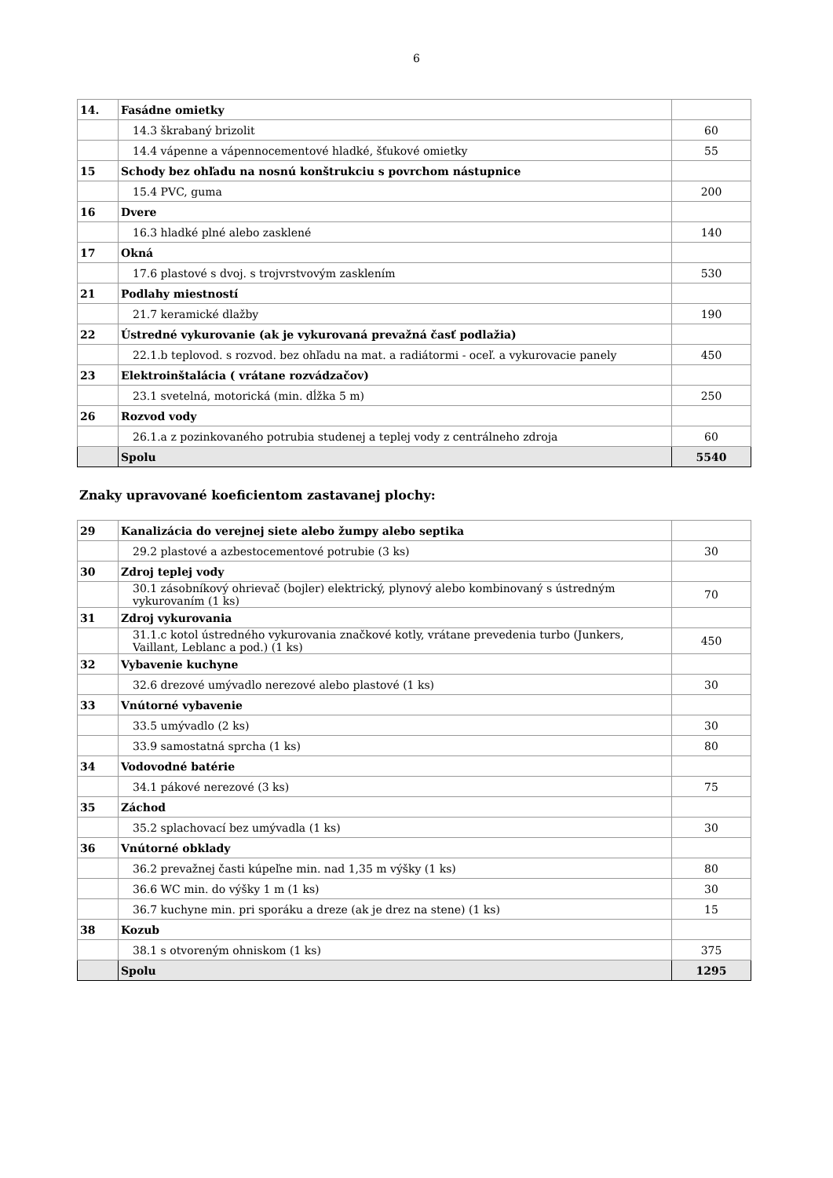6
| 14. | Fasádne omietky | |
| | 14.3 škrabaný brizolit | 60 |
| | 14.4 vápenne a vápennocementové hladké, šťukové omietky | 55 |
| 15 | Schody bez ohľadu na nosnú konštrukciu s povrchom nástupnice | |
| | 15.4 PVC, guma | 200 |
| 16 | Dvere | |
| | 16.3 hladké plné alebo zasklené | 140 |
| 17 | Okná | |
| | 17.6 plastové s dvoj. s trojvrstvovým zasklením | 530 |
| 21 | Podlahy miestností | |
| | 21.7 keramické dlažby | 190 |
| 22 | Ústredné vykurovanie (ak je vykurovaná prevažná časť podlažia) | |
| | 22.1.b teplovod. s rozvod. bez ohľadu na mat. a radiátormi - oceľ. a vykurovacie panely | 450 |
| 23 | Elektroinštalácia ( vrátane rozvádzačov) | |
| | 23.1 svetelná, motorická (min. dĺžka 5 m) | 250 |
| 26 | Rozvod vody | |
| | 26.1.a z pozinkovaného potrubia studenej a teplej vody z centrálneho zdroja | 60 |
| | Spolu | 5540 |
Znaky upravované koeficientom zastavanej plochy:
| 29 | Kanalizácia do verejnej siete alebo žumpy alebo septika | |
| | 29.2 plastové a azbestocementové potrubie (3 ks) | 30 |
| 30 | Zdroj teplej vody | |
| | 30.1 zásobníkový ohrievač (bojler) elektrický, plynový alebo kombinovaný s ústredným vykurovaním (1 ks) | 70 |
| 31 | Zdroj vykurovania | |
| | 31.1.c kotol ústredného vykurovania značkové kotly, vrátane prevedenia turbo (Junkers, Vaillant, Leblanc a pod.) (1 ks) | 450 |
| 32 | Vybavenie kuchyne | |
| | 32.6 drezové umývadlo nerezové alebo plastové (1 ks) | 30 |
| 33 | Vnútorné vybavenie | |
| | 33.5 umývadlo (2 ks) | 30 |
| | 33.9 samostatná sprcha (1 ks) | 80 |
| 34 | Vodovodné batérie | |
| | 34.1 pákové nerezové (3 ks) | 75 |
| 35 | Záchod | |
| | 35.2 splachovací bez umývadla (1 ks) | 30 |
| 36 | Vnútorné obklady | |
| | 36.2 prevažnej časti kúpeľne min. nad 1,35 m výšky (1 ks) | 80 |
| | 36.6 WC min. do výšky 1 m (1 ks) | 30 |
| | 36.7 kuchyne min. pri sporáku a dreze (ak je drez na stene) (1 ks) | 15 |
| 38 | Kozub | |
| | 38.1 s otvoreným ohniskom (1 ks) | 375 |
| | Spolu | 1295 |